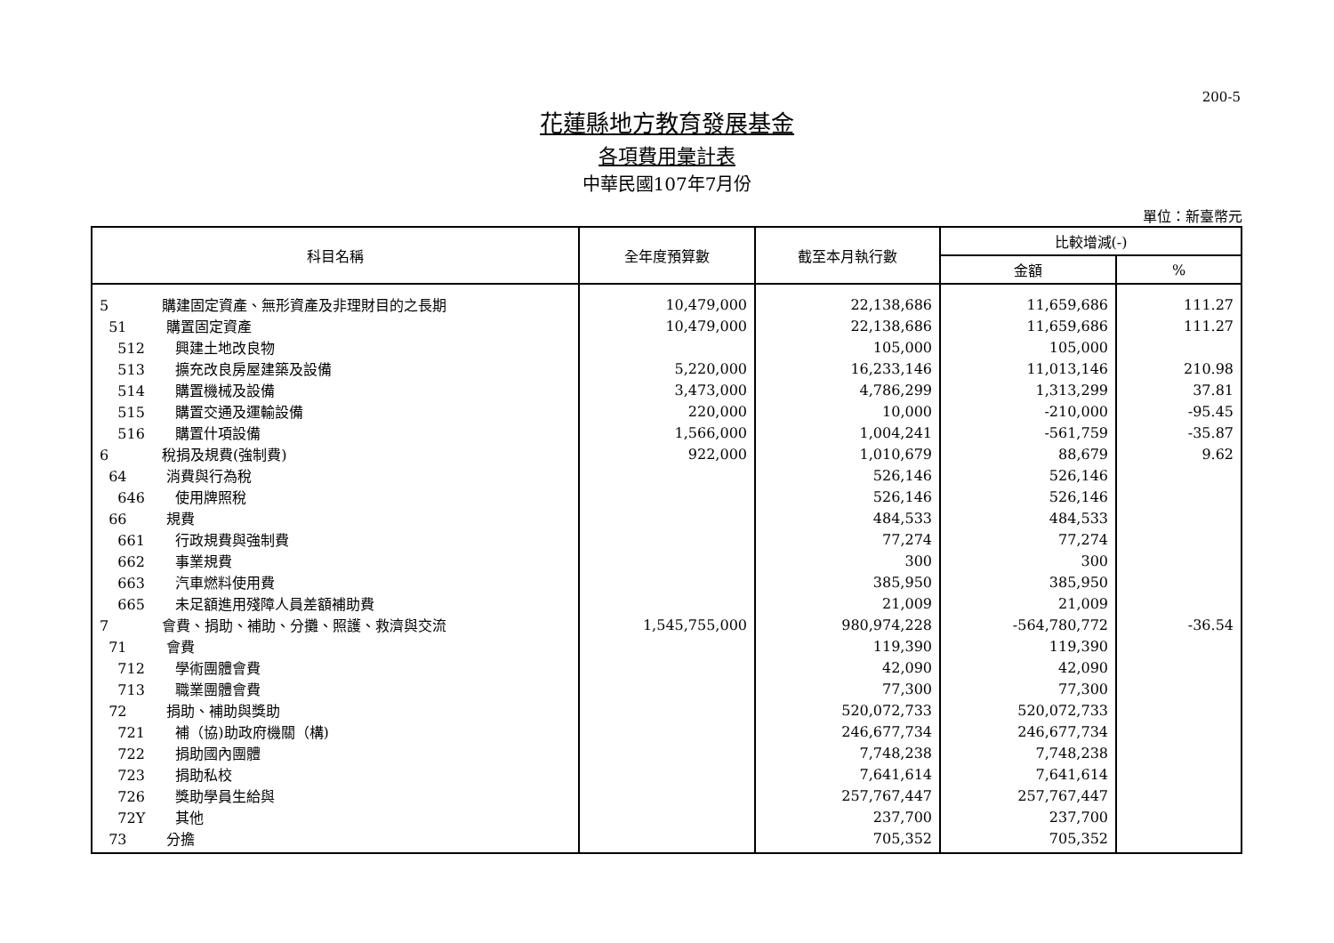200-5
花蓮縣地方教育發展基金
各項費用彙計表
中華民國107年7月份
單位：新臺幣元
| 科目名稱 | 全年度預算數 | 截至本月執行數 | 比較增減(-) | |
| --- | --- | --- | --- | --- |
| | | | 金額 | % |
| 5 購建固定資產、無形資產及非理財目的之長期 | 10,479,000 | 22,138,686 | 11,659,686 | 111.27 |
| 51 購置固定資產 | 10,479,000 | 22,138,686 | 11,659,686 | 111.27 |
| 512 興建土地改良物 | | 105,000 | 105,000 | |
| 513 擴充改良房屋建築及設備 | 5,220,000 | 16,233,146 | 11,013,146 | 210.98 |
| 514 購置機械及設備 | 3,473,000 | 4,786,299 | 1,313,299 | 37.81 |
| 515 購置交通及運輸設備 | 220,000 | 10,000 | -210,000 | -95.45 |
| 516 購置什項設備 | 1,566,000 | 1,004,241 | -561,759 | -35.87 |
| 6 稅捐及規費(強制費) | 922,000 | 1,010,679 | 88,679 | 9.62 |
| 64 消費與行為稅 | | 526,146 | 526,146 | |
| 646 使用牌照稅 | | 526,146 | 526,146 | |
| 66 規費 | | 484,533 | 484,533 | |
| 661 行政規費與強制費 | | 77,274 | 77,274 | |
| 662 事業規費 | | 300 | 300 | |
| 663 汽車燃料使用費 | | 385,950 | 385,950 | |
| 665 未足額進用殘障人員差額補助費 | | 21,009 | 21,009 | |
| 7 會費、捐助、補助、分攤、照護、救濟與交流 | 1,545,755,000 | 980,974,228 | -564,780,772 | -36.54 |
| 71 會費 | | 119,390 | 119,390 | |
| 712 學術團體會費 | | 42,090 | 42,090 | |
| 713 職業團體會費 | | 77,300 | 77,300 | |
| 72 捐助、補助與獎助 | | 520,072,733 | 520,072,733 | |
| 721 補（協)助政府機關（構) | | 246,677,734 | 246,677,734 | |
| 722 捐助國內團體 | | 7,748,238 | 7,748,238 | |
| 723 捐助私校 | | 7,641,614 | 7,641,614 | |
| 726 獎助學員生給與 | | 257,767,447 | 257,767,447 | |
| 72Y 其他 | | 237,700 | 237,700 | |
| 73 分擔 | | 705,352 | 705,352 | |